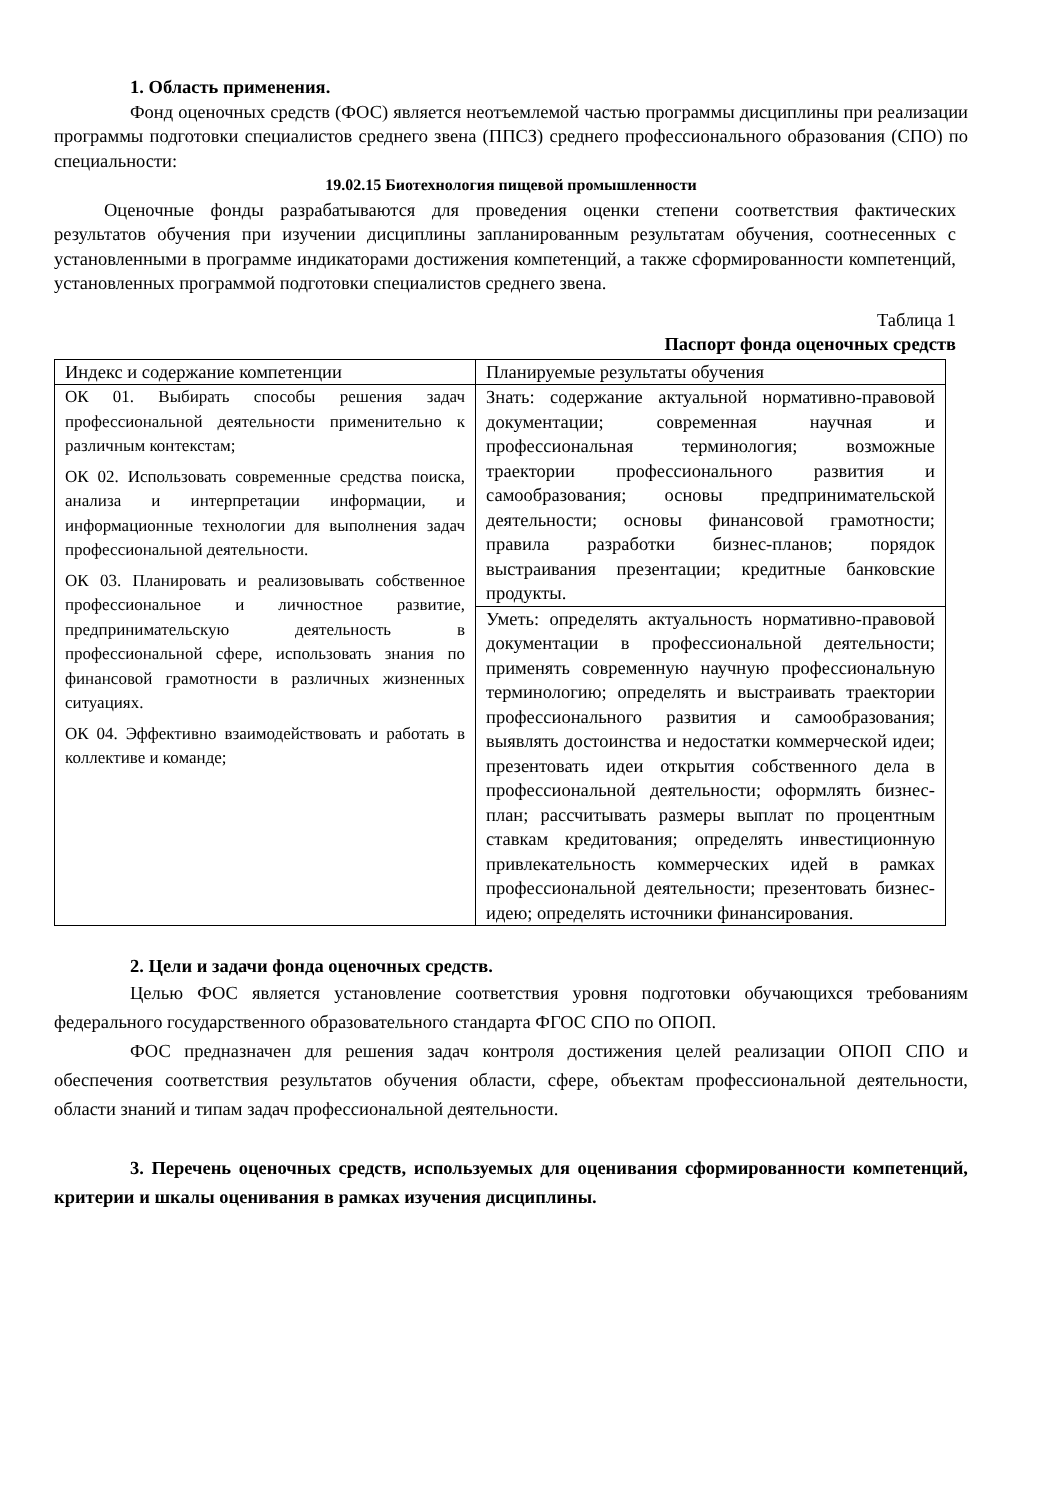1. Область применения.
Фонд оценочных средств (ФОС) является неотъемлемой частью программы дисциплины при реализации программы подготовки специалистов среднего звена (ППСЗ) среднего профессионального образования (СПО) по специальности:
19.02.15 Биотехнология пищевой промышленности
Оценочные фонды разрабатываются для проведения оценки степени соответствия фактических результатов обучения при изучении дисциплины запланированным результатам обучения, соотнесенных с установленными в программе индикаторами достижения компетенций, а также сформированности компетенций, установленных программой подготовки специалистов среднего звена.
Таблица 1
Паспорт фонда оценочных средств
| Индекс и содержание компетенции | Планируемые результаты обучения |
| ОК 01. Выбирать способы решения задач профессиональной деятельности применительно к различным контекстам; ОК 02. Использовать современные средства поиска, анализа и интерпретации информации, и информационные технологии для выполнения задач профессиональной деятельности. ОК 03. Планировать и реализовывать собственное профессиональное и личностное развитие, предпринимательскую деятельность в профессиональной сфере, использовать знания по финансовой грамотности в различных жизненных ситуациях. ОК 04. Эффективно взаимодействовать и работать в коллективе и команде; | Знать: содержание актуальной нормативно-правовой документации; современная научная и профессиональная терминология; возможные траектории профессионального развития и самообразования; основы предпринимательской деятельности; основы финансовой грамотности; правила разработки бизнес-планов; порядок выстраивания презентации; кредитные банковские продукты. |
| | Уметь: определять актуальность нормативно-правовой документации в профессиональной деятельности; применять современную научную профессиональную терминологию; определять и выстраивать траектории профессионального развития и самообразования; выявлять достоинства и недостатки коммерческой идеи; презентовать идеи открытия собственного дела в профессиональной деятельности; оформлять бизнес-план; рассчитывать размеры выплат по процентным ставкам кредитования; определять инвестиционную привлекательность коммерческих идей в рамках профессиональной деятельности; презентовать бизнес-идею; определять источники финансирования. |
2. Цели и задачи фонда оценочных средств.
Целью ФОС является установление соответствия уровня подготовки обучающихся требованиям федерального государственного образовательного стандарта ФГОС СПО по ОПОП.
ФОС предназначен для решения задач контроля достижения целей реализации ОПОП СПО и обеспечения соответствия результатов обучения области, сфере, объектам профессиональной деятельности, области знаний и типам задач профессиональной деятельности.
3. Перечень оценочных средств, используемых для оценивания сформированности компетенций, критерии и шкалы оценивания в рамках изучения дисциплины.